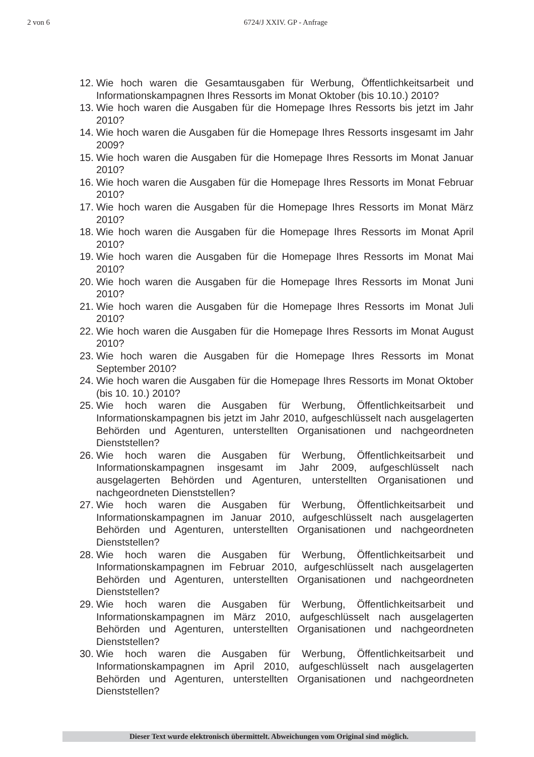2 von 6 6724/J XXIV. GP - Anfrage
12. Wie hoch waren die Gesamtausgaben für Werbung, Öffentlichkeitsarbeit und Informationskampagnen Ihres Ressorts im Monat Oktober (bis 10.10.) 2010?
13. Wie hoch waren die Ausgaben für die Homepage Ihres Ressorts bis jetzt im Jahr 2010?
14. Wie hoch waren die Ausgaben für die Homepage Ihres Ressorts insgesamt im Jahr 2009?
15. Wie hoch waren die Ausgaben für die Homepage Ihres Ressorts im Monat Januar 2010?
16. Wie hoch waren die Ausgaben für die Homepage Ihres Ressorts im Monat Februar 2010?
17. Wie hoch waren die Ausgaben für die Homepage Ihres Ressorts im Monat März 2010?
18. Wie hoch waren die Ausgaben für die Homepage Ihres Ressorts im Monat April 2010?
19. Wie hoch waren die Ausgaben für die Homepage Ihres Ressorts im Monat Mai 2010?
20. Wie hoch waren die Ausgaben für die Homepage Ihres Ressorts im Monat Juni 2010?
21. Wie hoch waren die Ausgaben für die Homepage Ihres Ressorts im Monat Juli 2010?
22. Wie hoch waren die Ausgaben für die Homepage Ihres Ressorts im Monat August 2010?
23. Wie hoch waren die Ausgaben für die Homepage Ihres Ressorts im Monat September 2010?
24. Wie hoch waren die Ausgaben für die Homepage Ihres Ressorts im Monat Oktober (bis 10. 10.) 2010?
25. Wie hoch waren die Ausgaben für Werbung, Öffentlichkeitsarbeit und Informationskampagnen bis jetzt im Jahr 2010, aufgeschlüsselt nach ausgelagerten Behörden und Agenturen, unterstellten Organisationen und nachgeordneten Dienststellen?
26. Wie hoch waren die Ausgaben für Werbung, Öffentlichkeitsarbeit und Informationskampagnen insgesamt im Jahr 2009, aufgeschlüsselt nach ausgelagerten Behörden und Agenturen, unterstellten Organisationen und nachgeordneten Dienststellen?
27. Wie hoch waren die Ausgaben für Werbung, Öffentlichkeitsarbeit und Informationskampagnen im Januar 2010, aufgeschlüsselt nach ausgelagerten Behörden und Agenturen, unterstellten Organisationen und nachgeordneten Dienststellen?
28. Wie hoch waren die Ausgaben für Werbung, Öffentlichkeitsarbeit und Informationskampagnen im Februar 2010, aufgeschlüsselt nach ausgelagerten Behörden und Agenturen, unterstellten Organisationen und nachgeordneten Dienststellen?
29. Wie hoch waren die Ausgaben für Werbung, Öffentlichkeitsarbeit und Informationskampagnen im März 2010, aufgeschlüsselt nach ausgelagerten Behörden und Agenturen, unterstellten Organisationen und nachgeordneten Dienststellen?
30. Wie hoch waren die Ausgaben für Werbung, Öffentlichkeitsarbeit und Informationskampagnen im April 2010, aufgeschlüsselt nach ausgelagerten Behörden und Agenturen, unterstellten Organisationen und nachgeordneten Dienststellen?
Dieser Text wurde elektronisch übermittelt. Abweichungen vom Original sind möglich.